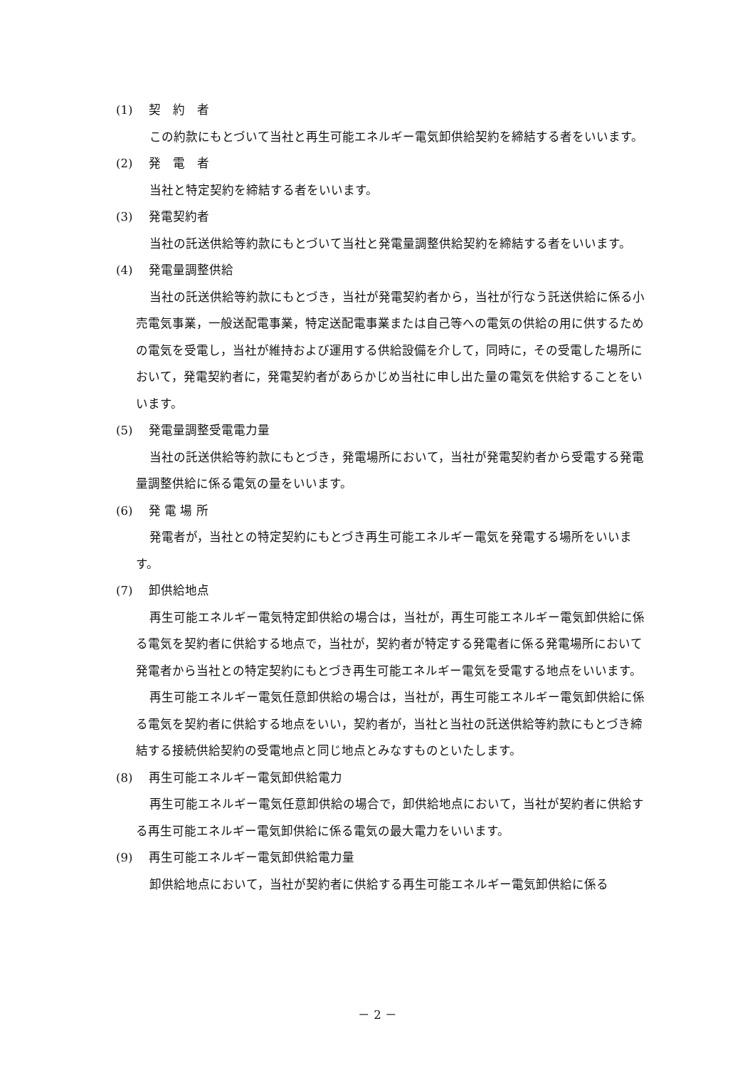(1) 契　約　者
この約款にもとづいて当社と再生可能エネルギー電気卸供給契約を締結する者をいいます。
(2) 発　電　者
当社と特定契約を締結する者をいいます。
(3) 発電契約者
当社の託送供給等約款にもとづいて当社と発電量調整供給契約を締結する者をいいます。
(4) 発電量調整供給
当社の託送供給等約款にもとづき，当社が発電契約者から，当社が行なう託送供給に係る小売電気事業，一般送配電事業，特定送配電事業または自己等への電気の供給の用に供するための電気を受電し，当社が維持および運用する供給設備を介して，同時に，その受電した場所において，発電契約者に，発電契約者があらかじめ当社に申し出た量の電気を供給することをいいます。
(5) 発電量調整受電電力量
当社の託送供給等約款にもとづき，発電場所において，当社が発電契約者から受電する発電量調整供給に係る電気の量をいいます。
(6) 発 電 場 所
発電者が，当社との特定契約にもとづき再生可能エネルギー電気を発電する場所をいいます。
(7) 卸供給地点
再生可能エネルギー電気特定卸供給の場合は，当社が，再生可能エネルギー電気卸供給に係る電気を契約者に供給する地点で，当社が，契約者が特定する発電者に係る発電場所において発電者から当社との特定契約にもとづき再生可能エネルギー電気を受電する地点をいいます。
再生可能エネルギー電気任意卸供給の場合は，当社が，再生可能エネルギー電気卸供給に係る電気を契約者に供給する地点をいい，契約者が，当社と当社の託送供給等約款にもとづき締結する接続供給契約の受電地点と同じ地点とみなすものといたします。
(8) 再生可能エネルギー電気卸供給電力
再生可能エネルギー電気任意卸供給の場合で，卸供給地点において，当社が契約者に供給する再生可能エネルギー電気卸供給に係る電気の最大電力をいいます。
(9) 再生可能エネルギー電気卸供給電力量
卸供給地点において，当社が契約者に供給する再生可能エネルギー電気卸供給に係る
－ 2 －